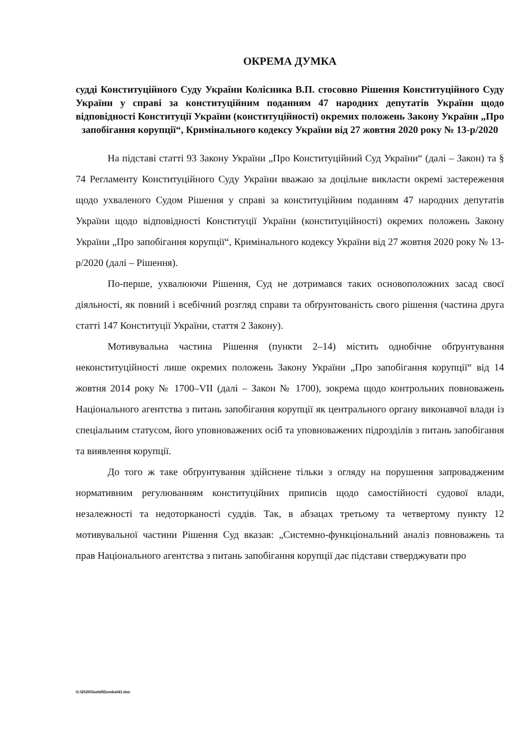ОКРЕМА ДУМКА
судді Конституційного Суду України Колісника В.П. стосовно Рішення Конституційного Суду України у справі за конституційним поданням 47 народних депутатів України щодо відповідності Конституції України (конституційності) окремих положень Закону України „Про запобігання корупції“, Кримінального кодексу України від 27 жовтня 2020 року № 13-р/2020
На підставі статті 93 Закону України „Про Конституційний Суд України“ (далі – Закон) та § 74 Регламенту Конституційного Суду України вважаю за доцільне викласти окремі застереження щодо ухваленого Судом Рішення у справі за конституційним поданням 47 народних депутатів України щодо відповідності Конституції України (конституційності) окремих положень Закону України „Про запобігання корупції“, Кримінального кодексу України від 27 жовтня 2020 року № 13-р/2020 (далі – Рішення).
По-перше, ухвалюючи Рішення, Суд не дотримався таких основоположних засад своєї діяльності, як повний і всебічний розгляд справи та обґрунтованість свого рішення (частина друга статті 147 Конституції України, стаття 2 Закону).
Мотивувальна частина Рішення (пункти 2–14) містить однобічне обґрунтування неконституційності лише окремих положень Закону України „Про запобігання корупції“ від 14 жовтня 2014 року № 1700–VII (далі – Закон № 1700), зокрема щодо контрольних повноважень Національного агентства з питань запобігання корупції як центрального органу виконавчої влади із спеціальним статусом, його уповноважених осіб та уповноважених підрозділів з питань запобігання та виявлення корупції.
До того ж таке обґрунтування здійснене тільки з огляду на порушення запровадженим нормативним регулюванням конституційних приписів щодо самостійності судової влади, незалежності та недоторканості суддів. Так, в абзацах третьому та четвертому пункту 12 мотивувальної частини Рішення Суд вказав: „Системно-функціональний аналіз повноважень та прав Національного агентства з питань запобігання корупції дає підстави стверджувати про
G:\2020\Suddi\Dumka\41.doc